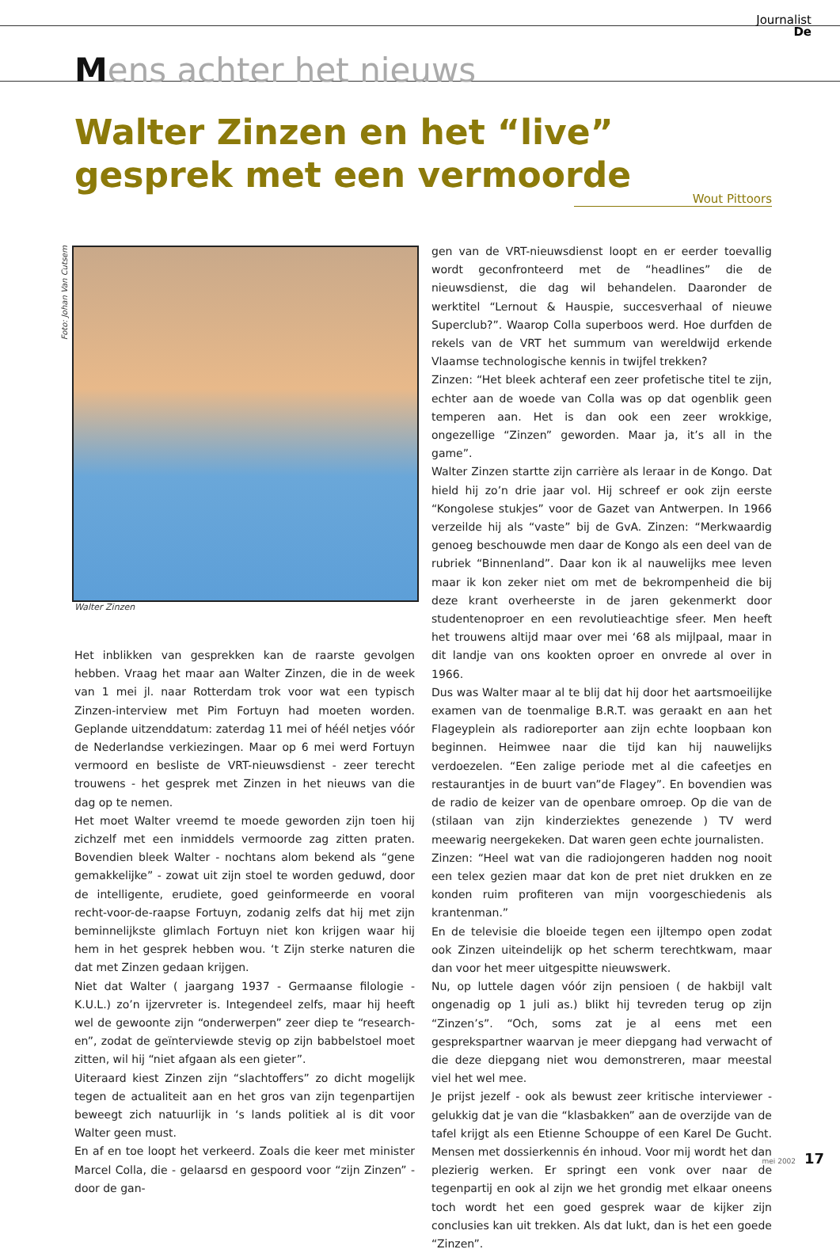Journalist
De
Mens achter het nieuws
Walter Zinzen en het “live” gesprek met een vermoorde
Wout Pittoors
Foto: Johan Van Cutsem
Walter Zinzen
Het inblikken van gesprekken kan de raarste gevolgen hebben. Vraag het maar aan Walter Zinzen, die in de week van 1 mei jl. naar Rotterdam trok voor wat een typisch Zinzen-interview met Pim Fortuyn had moeten worden. Geplande uitzenddatum: zaterdag 11 mei of héél netjes vóór de Nederlandse verkiezingen. Maar op 6 mei werd Fortuyn vermoord en besliste de VRT-nieuwsdienst - zeer terecht trouwens - het gesprek met Zinzen in het nieuws van die dag op te nemen.
Het moet Walter vreemd te moede geworden zijn toen hij zichzelf met een inmiddels vermoorde zag zitten praten. Bovendien bleek Walter - nochtans alom bekend als “gene gemakkelijke” - zowat uit zijn stoel te worden geduwd, door de intelligente, erudiete, goed geinformeerde en vooral recht-voor-de-raapse Fortuyn, zodanig zelfs dat hij met zijn beminnelijkste glimlach Fortuyn niet kon krijgen waar hij hem in het gesprek hebben wou. ‘t Zijn sterke naturen die dat met Zinzen gedaan krijgen.
Niet dat Walter ( jaargang 1937 - Germaanse filologie - K.U.L.) zo’n ijzervreter is. Integendeel zelfs, maar hij heeft wel de gewoonte zijn “onderwerpen” zeer diep te “research-en”, zodat de geïnterviewde stevig op zijn babbelstoel moet zitten, wil hij “niet afgaan als een gieter”.
Uiteraard kiest Zinzen zijn “slachtoffers” zo dicht mogelijk tegen de actualiteit aan en het gros van zijn tegenpartijen beweegt zich natuurlijk in ‘s lands politiek al is dit voor Walter geen must.
En af en toe loopt het verkeerd. Zoals die keer met minister Marcel Colla, die - gelaarsd en gespoord voor “zijn Zinzen” - door de gan-
gen van de VRT-nieuwsdienst loopt en er eerder toevallig wordt geconfronteerd met de “headlines” die de nieuwsdienst, die dag wil behandelen. Daaronder de werktitel “Lernout & Hauspie, succesverhaal of nieuwe Superclub?”. Waarop Colla superboos werd. Hoe durfden de rekels van de VRT het summum van wereldwijd erkende Vlaamse technologische kennis in twijfel trekken?
Zinzen: “Het bleek achteraf een zeer profetische titel te zijn, echter aan de woede van Colla was op dat ogenblik geen temperen aan. Het is dan ook een zeer wrokkige, ongezellige “Zinzen” geworden. Maar ja, it’s all in the game”.
Walter Zinzen startte zijn carrière als leraar in de Kongo. Dat hield hij zo’n drie jaar vol. Hij schreef er ook zijn eerste “Kongolese stukjes” voor de Gazet van Antwerpen. In 1966 verzeilde hij als “vaste” bij de GvA. Zinzen: “Merkwaardig genoeg beschouwde men daar de Kongo als een deel van de rubriek “Binnenland”. Daar kon ik al nauwelijks mee leven maar ik kon zeker niet om met de bekrompenheid die bij deze krant overheerste in de jaren gekenmerkt door studentenoproer en een revolutieachtige sfeer. Men heeft het trouwens altijd maar over mei ‘68 als mijlpaal, maar in dit landje van ons kookten oproer en onvrede al over in 1966.
Dus was Walter maar al te blij dat hij door het aartsmoeilijke examen van de toenmalige B.R.T. was geraakt en aan het Flageyplein als radioreporter aan zijn echte loopbaan kon beginnen. Heimwee naar die tijd kan hij nauwelijks verdoezelen. “Een zalige periode met al die cafeetjes en restaurantjes in de buurt van”de Flagey”. En bovendien was de radio de keizer van de openbare omroep. Op die van de (stilaan van zijn kinderziektes genezende ) TV werd meewarig neergekeken. Dat waren geen echte journalisten.
Zinzen: “Heel wat van die radiojongeren hadden nog nooit een telex gezien maar dat kon de pret niet drukken en ze konden ruim profiteren van mijn voorgeschiedenis als krantenman.”
En de televisie die bloeide tegen een ijltempo open zodat ook Zinzen uiteindelijk op het scherm terechtkwam, maar dan voor het meer uitgespitte nieuwswerk.
Nu, op luttele dagen vóór zijn pensioen ( de hakbijl valt ongenadig op 1 juli as.) blikt hij tevreden terug op zijn “Zinzen’s”. “Och, soms zat je al eens met een gesprekspartner waarvan je meer diepgang had verwacht of die deze diepgang niet wou demonstreren, maar meestal viel het wel mee.
Je prijst jezelf - ook als bewust zeer kritische interviewer - gelukkig dat je van die “klasbakken” aan de overzijde van de tafel krijgt als een Etienne Schouppe of een Karel De Gucht. Mensen met dossierkennis én inhoud. Voor mij wordt het dan plezierig werken. Er springt een vonk over naar de tegenpartij en ook al zijn we het grondig met elkaar oneens toch wordt het een goed gesprek waar de kijker zijn conclusies kan uit trekken. Als dat lukt, dan is het een goede “Zinzen”.
mei 2002 17